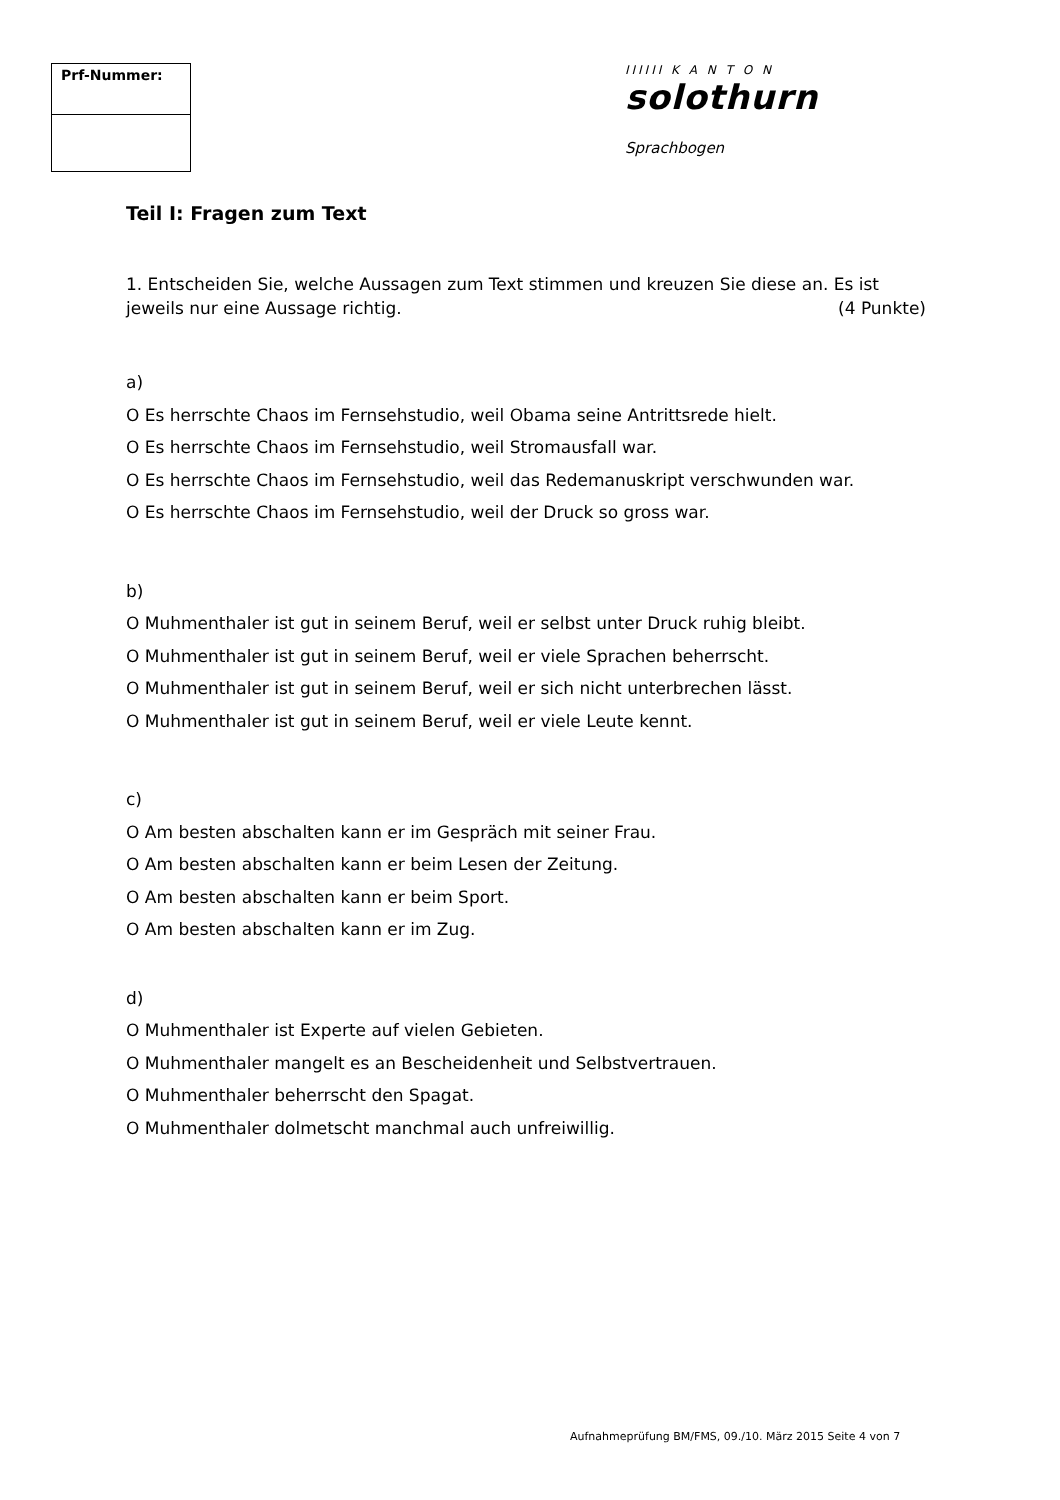Prf-Nummer:
IIIIII K A N T O N solothurn
Sprachbogen
Teil I: Fragen zum Text
1. Entscheiden Sie, welche Aussagen zum Text stimmen und kreuzen Sie diese an. Es ist
jeweils nur eine Aussage richtig. (4 Punkte)
a)
O Es herrschte Chaos im Fernsehstudio, weil Obama seine Antrittsrede hielt.
O Es herrschte Chaos im Fernsehstudio, weil Stromausfall war.
O Es herrschte Chaos im Fernsehstudio, weil das Redemanuskript verschwunden war.
O Es herrschte Chaos im Fernsehstudio, weil der Druck so gross war.
b)
O Muhmenthaler ist gut in seinem Beruf, weil er selbst unter Druck ruhig bleibt.
O Muhmenthaler ist gut in seinem Beruf, weil er viele Sprachen beherrscht.
O Muhmenthaler ist gut in seinem Beruf, weil er sich nicht unterbrechen lässt.
O Muhmenthaler ist gut in seinem Beruf, weil er viele Leute kennt.
c)
O Am besten abschalten kann er im Gespräch mit seiner Frau.
O Am besten abschalten kann er beim Lesen der Zeitung.
O Am besten abschalten kann er beim Sport.
O Am besten abschalten kann er im Zug.
d)
O Muhmenthaler ist Experte auf vielen Gebieten.
O Muhmenthaler mangelt es an Bescheidenheit und Selbstvertrauen.
O Muhmenthaler beherrscht den Spagat.
O Muhmenthaler dolmetscht manchmal auch unfreiwillig.
Aufnahmeprüfung BM/FMS, 09./10. März 2015 Seite 4 von 7